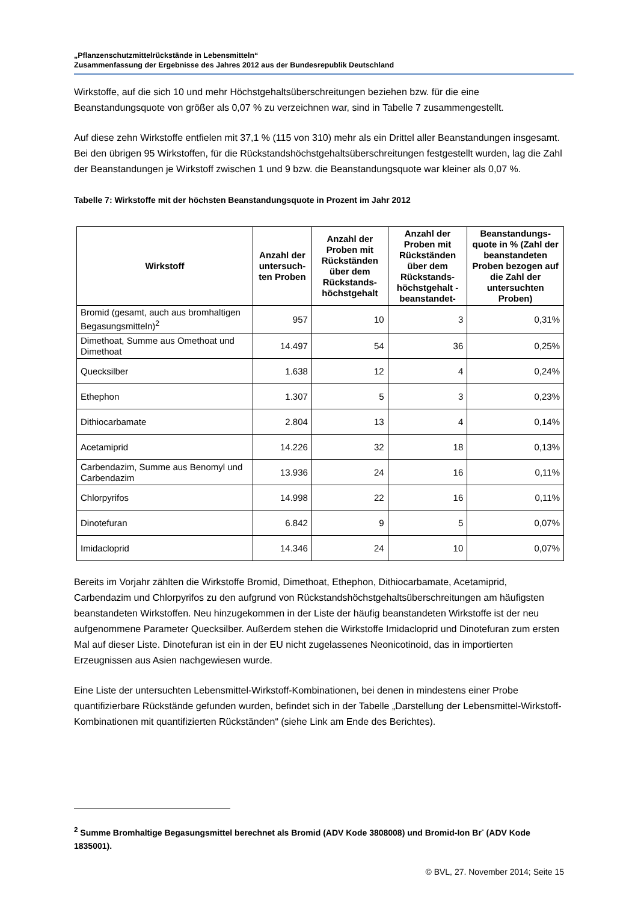„Pflanzenschutzmittelrückstände in Lebensmitteln“
Zusammenfassung der Ergebnisse des Jahres 2012 aus der Bundesrepublik Deutschland
Wirkstoffe, auf die sich 10 und mehr Höchstgehaltsüberschreitungen beziehen bzw. für die eine Beanstandungsquote von größer als 0,07 % zu verzeichnen war, sind in Tabelle 7 zusammengestellt.
Auf diese zehn Wirkstoffe entfielen mit 37,1 % (115 von 310) mehr als ein Drittel aller Beanstandungen insgesamt. Bei den übrigen 95 Wirkstoffen, für die Rückstandshöchstgehaltsüberschreitungen festgestellt wurden, lag die Zahl der Beanstandungen je Wirkstoff zwischen 1 und 9 bzw. die Beanstandungsquote war kleiner als 0,07 %.
Tabelle 7: Wirkstoffe mit der höchsten Beanstandungsquote in Prozent im Jahr 2012
| Wirkstoff | Anzahl der untersuch-ten Proben | Anzahl der Proben mit Rückständen über dem Rückstands-höchstgehalt | Anzahl der Proben mit Rückständen über dem Rückstands-höchstgehalt -beanstandet- | Beanstandungs-quote in % (Zahl der beanstandeten Proben bezogen auf die Zahl der untersuchten Proben) |
| --- | --- | --- | --- | --- |
| Bromid (gesamt, auch aus bromhaltigen Begasungsmitteln)<sup>2</sup> | 957 | 10 | 3 | 0,31% |
| Dimethoat, Summe aus Omethoat und Dimethoat | 14.497 | 54 | 36 | 0,25% |
| Quecksilber | 1.638 | 12 | 4 | 0,24% |
| Ethephon | 1.307 | 5 | 3 | 0,23% |
| Dithiocarbamate | 2.804 | 13 | 4 | 0,14% |
| Acetamiprid | 14.226 | 32 | 18 | 0,13% |
| Carbendazim, Summe aus Benomyl und Carbendazim | 13.936 | 24 | 16 | 0,11% |
| Chlorpyrifos | 14.998 | 22 | 16 | 0,11% |
| Dinotefuran | 6.842 | 9 | 5 | 0,07% |
| Imidacloprid | 14.346 | 24 | 10 | 0,07% |
Bereits im Vorjahr zählten die Wirkstoffe Bromid, Dimethoat, Ethephon, Dithiocarbamate, Acetamiprid, Carbendazim und Chlorpyrifos zu den aufgrund von Rückstandshöchstgehaltsüberschreitungen am häufigsten beanstandeten Wirkstoffen. Neu hinzugekommen in der Liste der häufig beanstandeten Wirkstoffe ist der neu aufgenommene Parameter Quecksilber. Außerdem stehen die Wirkstoffe Imidacloprid und Dinotefuran zum ersten Mal auf dieser Liste. Dinotefuran ist ein in der EU nicht zugelassenes Neonicotinoid, das in importierten Erzeugnissen aus Asien nachgewiesen wurde.
Eine Liste der untersuchten Lebensmittel-Wirkstoff-Kombinationen, bei denen in mindestens einer Probe quantifizierbare Rückstände gefunden wurden, befindet sich in der Tabelle „Darstellung der Lebensmittel-Wirkstoff-Kombinationen mit quantifizierten Rückständen“ (siehe Link am Ende des Berichtes).
<sup>2</sup> Summe Bromhaltige Begasungsmittel berechnet als Bromid (ADV Kode 3808008) und Bromid-Ion Br<sup>-</sup> (ADV Kode 1835001).
© BVL, 27. November 2014; Seite 15